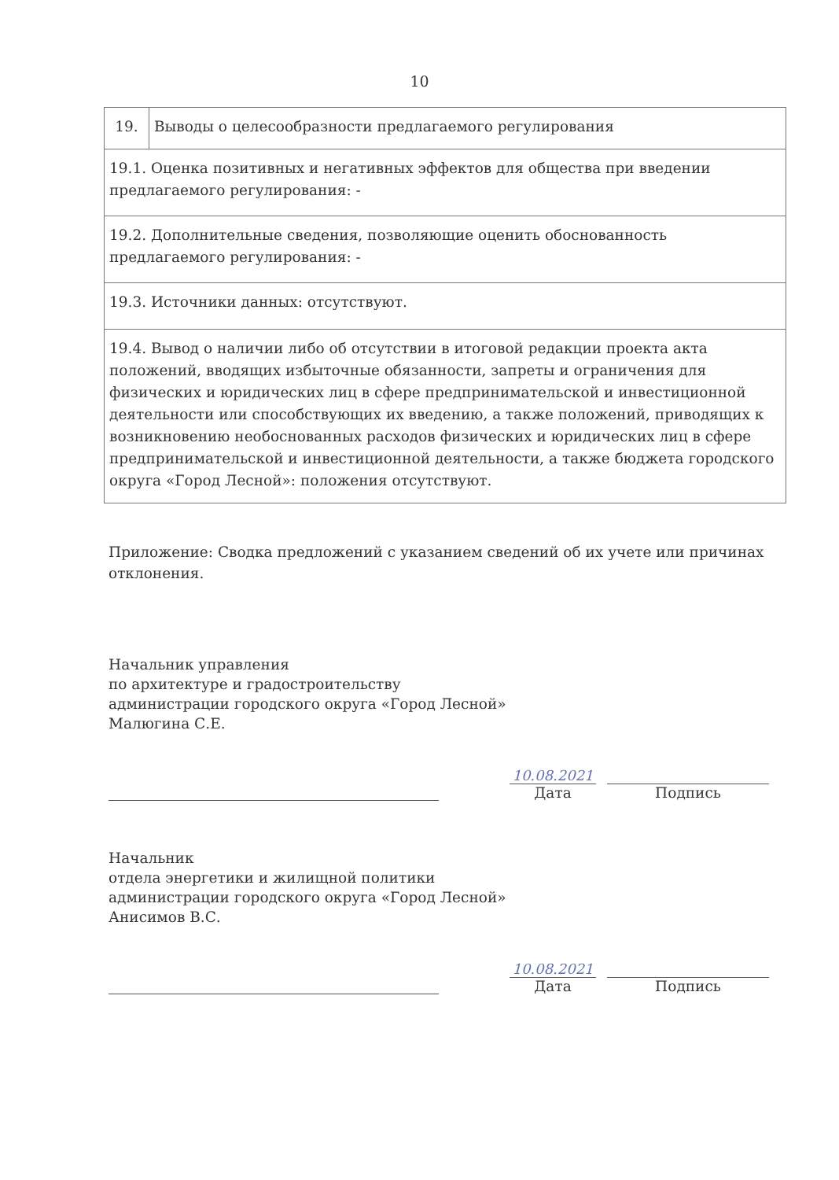10
| 19. | Выводы о целесообразности предлагаемого регулирования |
| 19.1. Оценка позитивных и негативных эффектов для общества при введении предлагаемого регулирования: - | |
| 19.2. Дополнительные сведения, позволяющие оценить обоснованность предлагаемого регулирования: - | |
| 19.3. Источники данных: отсутствуют. | |
| 19.4. Вывод о наличии либо об отсутствии в итоговой редакции проекта акта положений, вводящих избыточные обязанности, запреты и ограничения для физических и юридических лиц в сфере предпринимательской и инвестиционной деятельности или способствующих их введению, а также положений, приводящих к возникновению необоснованных расходов физических и юридических лиц в сфере предпринимательской и инвестиционной деятельности, а также бюджета городского округа «Город Лесной»: положения отсутствуют. | |
Приложение: Сводка предложений с указанием сведений об их учете или причинах отклонения.
Начальник управления
по архитектуре и градостроительству
администрации городского округа «Город Лесной»
Малюгина С.Е.
10.08.2021
Дата
Подпись
Начальник
отдела энергетики и жилищной политики
администрации городского округа «Город Лесной»
Анисимов В.С.
10.08.2021
Дата
Подпись